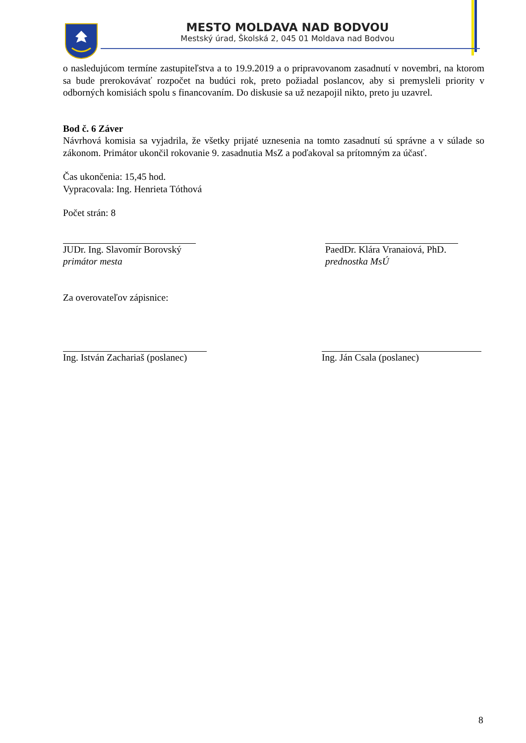MESTO MOLDAVA NAD BODVOU
Mestský úrad, Školská 2, 045 01 Moldava nad Bodvou
o nasledujúcom termíne zastupiteľstva a to 19.9.2019 a o pripravovanom zasadnutí v novembri, na ktorom sa bude prerokovávať rozpočet na budúci rok, preto požiadal poslancov, aby si premysleli priority v odborných komisiách spolu s financovaním. Do diskusie sa už nezapojil nikto, preto ju uzavrel.
Bod č. 6 Záver
Návrhová komisia sa vyjadrila, že všetky prijaté uznesenia na tomto zasadnutí sú správne a v súlade so zákonom. Primátor ukončil rokovanie 9. zasadnutia MsZ a poďakoval sa prítomným za účasť.
Čas ukončenia: 15,45 hod.
Vypracovala: Ing. Henrieta Tóthová
Počet strán: 8
JUDr. Ing. Slavomír Borovský
primátor mesta
PaedDr. Klára Vranaiová, PhD.
prednostka MsÚ
Za overovateľov zápisnice:
Ing. István Zachariaš (poslanec)
Ing. Ján Csala (poslanec)
8